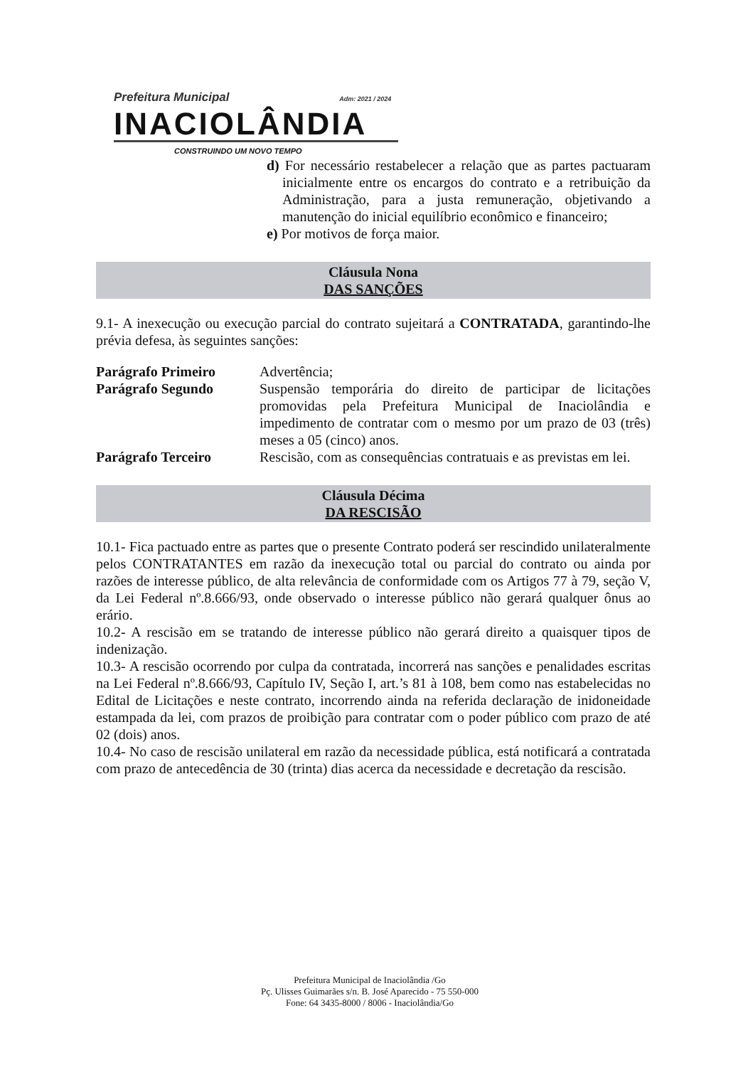Prefeitura Municipal Adm: 2021 / 2024
INACIOLÂNDIA
CONSTRUINDO UM NOVO TEMPO
d) For necessário restabelecer a relação que as partes pactuaram inicialmente entre os encargos do contrato e a retribuição da Administração, para a justa remuneração, objetivando a manutenção do inicial equilíbrio econômico e financeiro;
e) Por motivos de força maior.
Cláusula Nona
DAS SANÇÕES
9.1- A inexecução ou execução parcial do contrato sujeitará a CONTRATADA, garantindo-lhe prévia defesa, às seguintes sanções:
Parágrafo Primeiro Advertência;
Parágrafo Segundo Suspensão temporária do direito de participar de licitações promovidas pela Prefeitura Municipal de Inaciolândia e impedimento de contratar com o mesmo por um prazo de 03 (três) meses a 05 (cinco) anos.
Parágrafo Terceiro Rescisão, com as consequências contratuais e as previstas em lei.
Cláusula Décima
DA RESCISÃO
10.1- Fica pactuado entre as partes que o presente Contrato poderá ser rescindido unilateralmente pelos CONTRATANTES em razão da inexecução total ou parcial do contrato ou ainda por razões de interesse público, de alta relevância de conformidade com os Artigos 77 à 79, seção V, da Lei Federal nº.8.666/93, onde observado o interesse público não gerará qualquer ônus ao erário.
10.2- A rescisão em se tratando de interesse público não gerará direito a quaisquer tipos de indenização.
10.3- A rescisão ocorrendo por culpa da contratada, incorrerá nas sanções e penalidades escritas na Lei Federal nº.8.666/93, Capítulo IV, Seção I, art.’s 81 à 108, bem como nas estabelecidas no Edital de Licitações e neste contrato, incorrendo ainda na referida declaração de inidoneidade estampada da lei, com prazos de proibição para contratar com o poder público com prazo de até 02 (dois) anos.
10.4- No caso de rescisão unilateral em razão da necessidade pública, está notificará a contratada com prazo de antecedência de 30 (trinta) dias acerca da necessidade e decretação da rescisão.
Prefeitura Municipal de Inaciolândia /Go
Pç. Ulisses Guimarães s/n. B. José Aparecido - 75 550-000
Fone: 64 3435-8000 / 8006 - Inaciolândia/Go